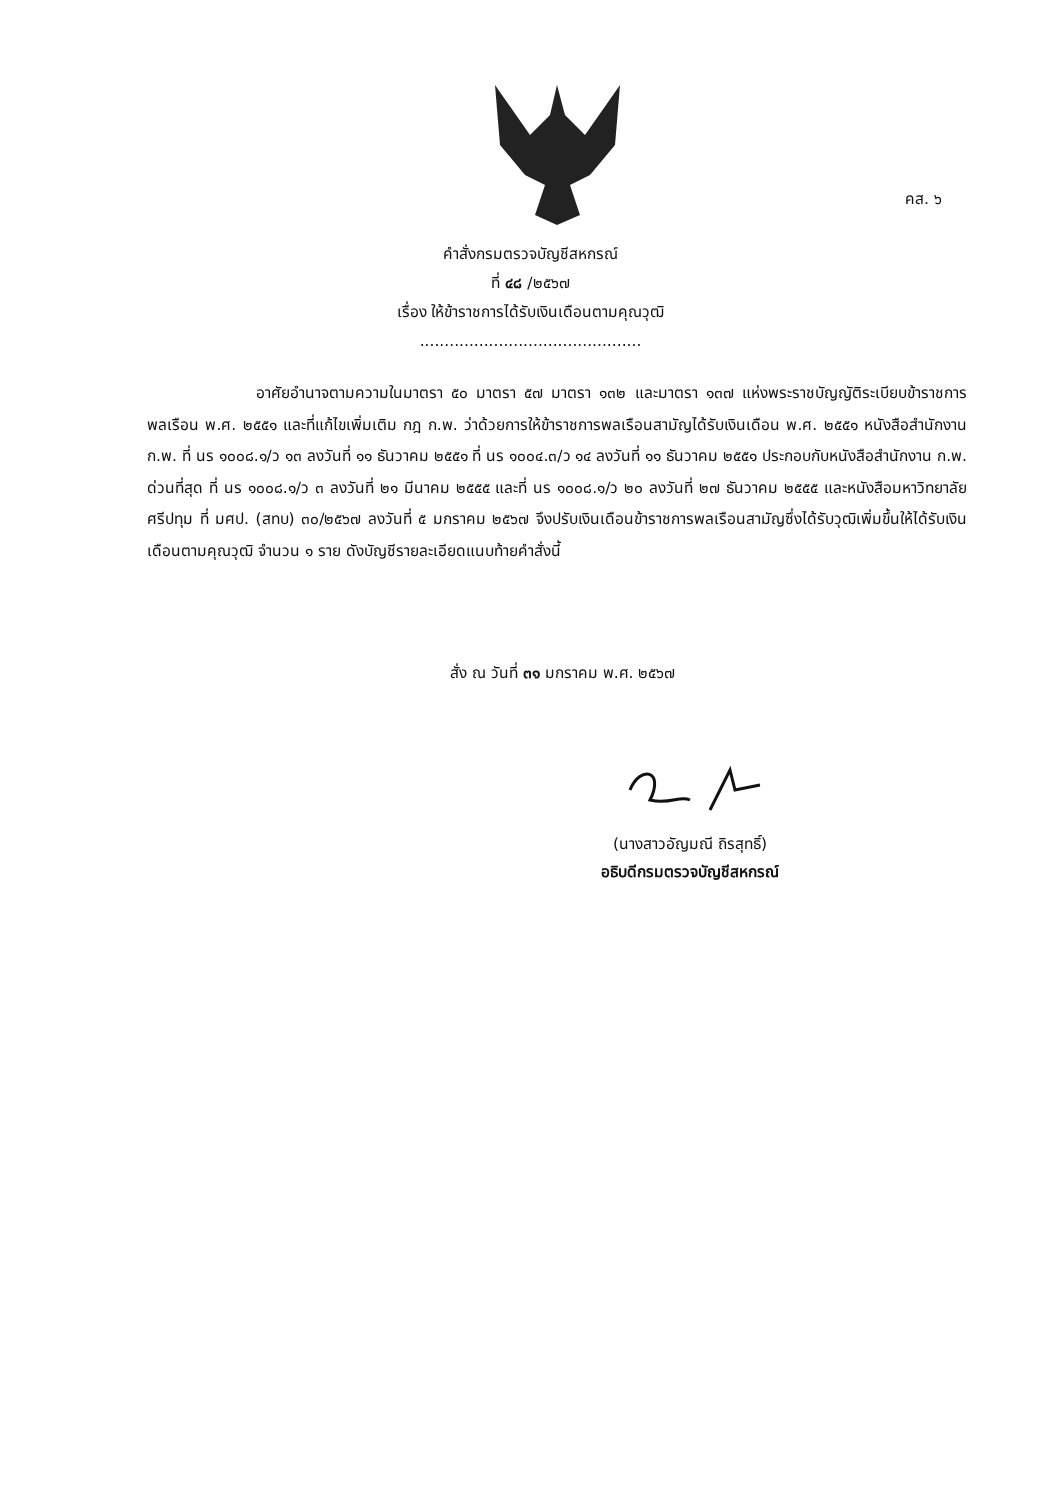คส. ๖
คำสั่งกรมตรวจบัญชีสหกรณ์
ที่ ๔๘ /๒๕๖๗
เรื่อง ให้ข้าราชการได้รับเงินเดือนตามคุณวุฒิ
.............................................
       อาศัยอำนาจตามความในมาตรา ๕๐ มาตรา ๕๗ มาตรา ๑๓๒ และมาตรา ๑๓๗ แห่งพระราชบัญญัติระเบียบข้าราชการพลเรือน พ.ศ. ๒๕๕๑ และที่แก้ไขเพิ่มเติม กฎ ก.พ. ว่าด้วยการให้ข้าราชการพลเรือนสามัญได้รับเงินเดือน พ.ศ. ๒๕๕๑ หนังสือสำนักงาน ก.พ. ที่ นร ๑๐๐๘.๑/ว ๑๓ ลงวันที่ ๑๑ ธันวาคม ๒๕๕๑ ที่ นร ๑๐๐๔.๓/ว ๑๔ ลงวันที่ ๑๑ ธันวาคม ๒๕๕๑ ประกอบกับหนังสือสำนักงาน ก.พ. ด่วนที่สุด ที่ นร ๑๐๐๘.๑/ว ๓ ลงวันที่ ๒๑ มีนาคม ๒๕๕๕ และที่ นร ๑๐๐๘.๑/ว ๒๐ ลงวันที่ ๒๗ ธันวาคม ๒๕๕๕ และหนังสือมหาวิทยาลัยศรีปทุม ที่ มศป. (สทบ) ๓๐/๒๕๖๗ ลงวันที่ ๕ มกราคม ๒๕๖๗ จึงปรับเงินเดือนข้าราชการพลเรือนสามัญซึ่งได้รับวุฒิเพิ่มขึ้นให้ได้รับเงินเดือนตามคุณวุฒิ จำนวน ๑ ราย ดังบัญชีรายละเอียดแนบท้ายคำสั่งนี้
สั่ง ณ วันที่ ๓๑ มกราคม พ.ศ. ๒๕๖๗
(นางสาวอัญมณี ถิรสุทธิ์)
อธิบดีกรมตรวจบัญชีสหกรณ์